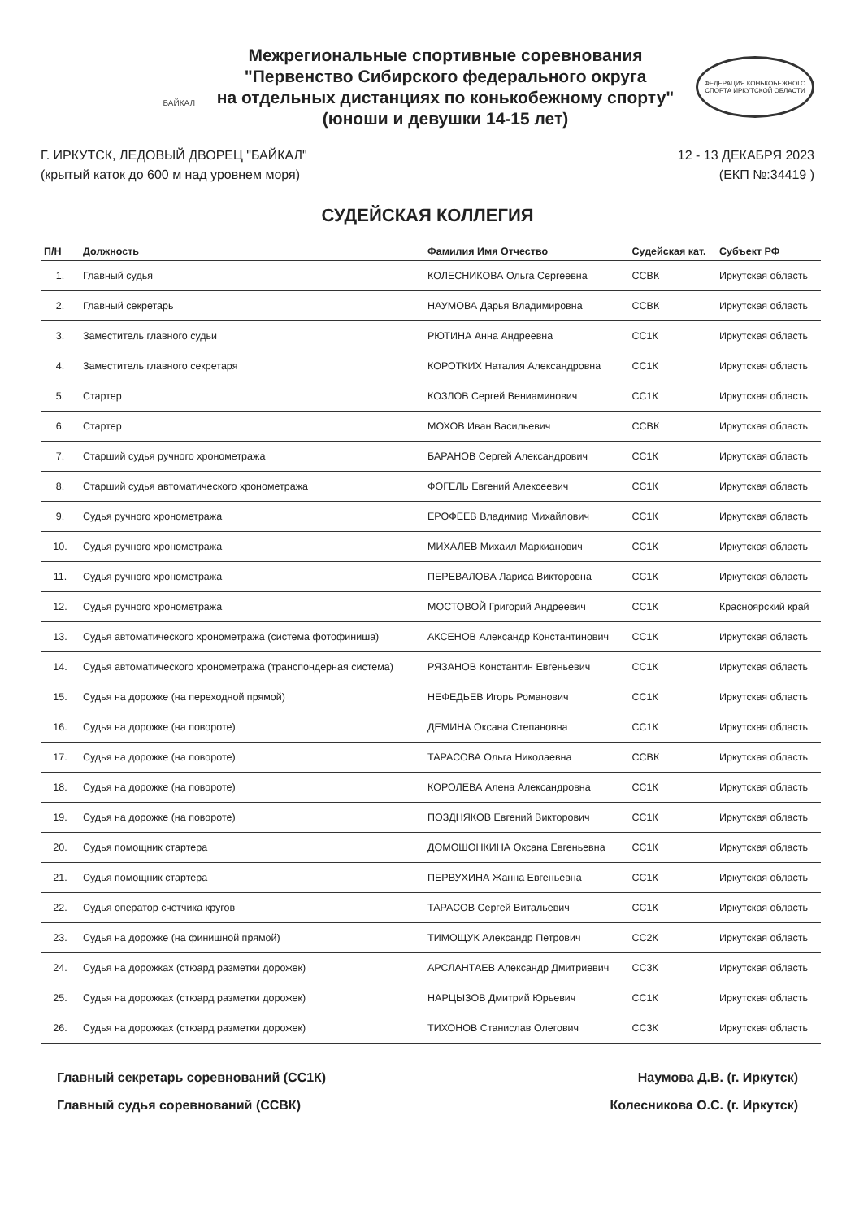БАЙКАЛ
Межрегиональные спортивные соревнования
"Первенство Сибирского федерального округа
на отдельных дистанциях по конькобежному спорту"
(юноши и девушки 14-15 лет)
ФЕДЕРАЦИЯ КОНЬКОБЕЖНОГО СПОРТА ИРКУТСКОЙ ОБЛАСТИ
Г. ИРКУТСК, ЛЕДОВЫЙ ДВОРЕЦ "БАЙКАЛ"
(крытый каток до 600 м над уровнем моря)
12 - 13 ДЕКАБРЯ 2023
(ЕКП №:34419 )
СУДЕЙСКАЯ КОЛЛЕГИЯ
| П/Н | Должность | Фамилия Имя Отчество | Судейская кат. | Субъект РФ |
| --- | --- | --- | --- | --- |
| 1. | Главный судья | КОЛЕСНИКОВА Ольга Сергеевна | ССВК | Иркутская область |
| 2. | Главный секретарь | НАУМОВА Дарья Владимировна | ССВК | Иркутская область |
| 3. | Заместитель главного судьи | РЮТИНА Анна Андреевна | СС1К | Иркутская область |
| 4. | Заместитель главного секретаря | КОРОТКИХ Наталия Александровна | СС1К | Иркутская область |
| 5. | Стартер | КОЗЛОВ Сергей Вениаминович | СС1К | Иркутская область |
| 6. | Стартер | МОХОВ Иван Васильевич | ССВК | Иркутская область |
| 7. | Старший судья ручного хронометража | БАРАНОВ Сергей Александрович | СС1К | Иркутская область |
| 8. | Старший судья автоматического хронометража | ФОГЕЛЬ Евгений Алексеевич | СС1К | Иркутская область |
| 9. | Судья ручного хронометража | ЕРОФЕЕВ Владимир Михайлович | СС1К | Иркутская область |
| 10. | Судья ручного хронометража | МИХАЛЕВ Михаил Маркианович | СС1К | Иркутская область |
| 11. | Судья ручного хронометража | ПЕРЕВАЛОВА Лариса Викторовна | СС1К | Иркутская область |
| 12. | Судья ручного хронометража | МОСТОВОЙ Григорий Андреевич | СС1К | Красноярский край |
| 13. | Судья автоматического хронометража (система фотофиниша) | АКСЕНОВ Александр Константинович | СС1К | Иркутская область |
| 14. | Судья автоматического хронометража (транспондерная система) | РЯЗАНОВ Константин Евгеньевич | СС1К | Иркутская область |
| 15. | Судья на дорожке (на переходной прямой) | НЕФЕДЬЕВ Игорь Романович | СС1К | Иркутская область |
| 16. | Судья на дорожке (на повороте) | ДЕМИНА Оксана Степановна | СС1К | Иркутская область |
| 17. | Судья на дорожке (на повороте) | ТАРАСОВА Ольга Николаевна | ССВК | Иркутская область |
| 18. | Судья на дорожке (на повороте) | КОРОЛЕВА Алена Александровна | СС1К | Иркутская область |
| 19. | Судья на дорожке (на повороте) | ПОЗДНЯКОВ Евгений Викторович | СС1К | Иркутская область |
| 20. | Судья помощник стартера | ДОМОШОНКИНА Оксана Евгеньевна | СС1К | Иркутская область |
| 21. | Судья помощник стартера | ПЕРВУХИНА Жанна Евгеньевна | СС1К | Иркутская область |
| 22. | Судья оператор счетчика кругов | ТАРАСОВ Сергей Витальевич | СС1К | Иркутская область |
| 23. | Судья на дорожке (на финишной прямой) | ТИМОЩУК Александр Петрович | СС2К | Иркутская область |
| 24. | Судья на дорожках (стюард разметки дорожек) | АРСЛАНТАЕВ Александр Дмитриевич | СС3К | Иркутская область |
| 25. | Судья на дорожках (стюард разметки дорожек) | НАРЦЫЗОВ Дмитрий Юрьевич | СС1К | Иркутская область |
| 26. | Судья на дорожках (стюард разметки дорожек) | ТИХОНОВ Станислав Олегович | СС3К | Иркутская область |
Главный секретарь соревнований (СС1К)
Главный судья соревнований (ССВК)
Наумова Д.В. (г. Иркутск)
Колесникова О.С. (г. Иркутск)